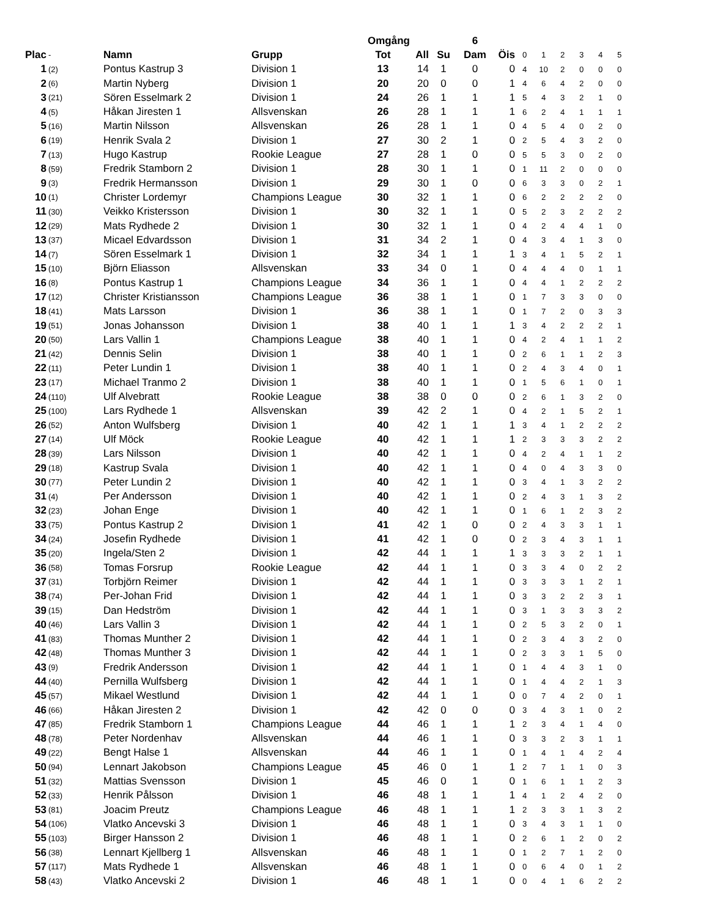| | | | | Omgång | | | 6 | | | | | | | |
| Plac | - | Namn | Grupp | Tot | All | Su | Dam | Öis | 0 | 1 | 2 | 3 | 4 | 5 |
| 1 | (2) | Pontus Kastrup 3 | Division 1 | 13 | 14 | 1 | 0 | 0 | 4 | 10 | 2 | 0 | 0 | 0 |
| 2 | (6) | Martin Nyberg | Division 1 | 20 | 20 | 0 | 0 | 1 | 4 | 6 | 4 | 2 | 0 | 0 |
| 3 | (21) | Sören Esselmark 2 | Division 1 | 24 | 26 | 1 | 1 | 1 | 5 | 4 | 3 | 2 | 1 | 0 |
| 4 | (5) | Håkan Jiresten 1 | Allsvenskan | 26 | 28 | 1 | 1 | 1 | 6 | 2 | 4 | 1 | 1 | 1 |
| 5 | (16) | Martin Nilsson | Allsvenskan | 26 | 28 | 1 | 1 | 0 | 4 | 5 | 4 | 0 | 2 | 0 |
| 6 | (19) | Henrik Svala 2 | Division 1 | 27 | 30 | 2 | 1 | 0 | 2 | 5 | 4 | 3 | 2 | 0 |
| 7 | (13) | Hugo Kastrup | Rookie League | 27 | 28 | 1 | 0 | 0 | 5 | 5 | 3 | 0 | 2 | 0 |
| 8 | (59) | Fredrik Stamborn 2 | Division 1 | 28 | 30 | 1 | 1 | 0 | 1 | 11 | 2 | 0 | 0 | 0 |
| 9 | (3) | Fredrik Hermansson | Division 1 | 29 | 30 | 1 | 0 | 0 | 6 | 3 | 3 | 0 | 2 | 1 |
| 10 | (1) | Christer Lordemyr | Champions League | 30 | 32 | 1 | 1 | 0 | 6 | 2 | 2 | 2 | 2 | 0 |
| 11 | (30) | Veikko Kristersson | Division 1 | 30 | 32 | 1 | 1 | 0 | 5 | 2 | 3 | 2 | 2 | 2 |
| 12 | (29) | Mats Rydhede 2 | Division 1 | 30 | 32 | 1 | 1 | 0 | 4 | 2 | 4 | 4 | 1 | 0 |
| 13 | (37) | Micael Edvardsson | Division 1 | 31 | 34 | 2 | 1 | 0 | 4 | 3 | 4 | 1 | 3 | 0 |
| 14 | (7) | Sören Esselmark 1 | Division 1 | 32 | 34 | 1 | 1 | 1 | 3 | 4 | 1 | 5 | 2 | 1 |
| 15 | (10) | Björn Eliasson | Allsvenskan | 33 | 34 | 0 | 1 | 0 | 4 | 4 | 4 | 0 | 1 | 1 |
| 16 | (8) | Pontus Kastrup 1 | Champions League | 34 | 36 | 1 | 1 | 0 | 4 | 4 | 1 | 2 | 2 | 2 |
| 17 | (12) | Christer Kristiansson | Champions League | 36 | 38 | 1 | 1 | 0 | 1 | 7 | 3 | 3 | 0 | 0 |
| 18 | (41) | Mats Larsson | Division 1 | 36 | 38 | 1 | 1 | 0 | 1 | 7 | 2 | 0 | 3 | 3 |
| 19 | (51) | Jonas Johansson | Division 1 | 38 | 40 | 1 | 1 | 1 | 3 | 4 | 2 | 2 | 2 | 1 |
| 20 | (50) | Lars Vallin 1 | Champions League | 38 | 40 | 1 | 1 | 0 | 4 | 2 | 4 | 1 | 1 | 2 |
| 21 | (42) | Dennis Selin | Division 1 | 38 | 40 | 1 | 1 | 0 | 2 | 6 | 1 | 1 | 2 | 3 |
| 22 | (11) | Peter Lundin 1 | Division 1 | 38 | 40 | 1 | 1 | 0 | 2 | 4 | 3 | 4 | 0 | 1 |
| 23 | (17) | Michael Tranmo 2 | Division 1 | 38 | 40 | 1 | 1 | 0 | 1 | 5 | 6 | 1 | 0 | 1 |
| 24 | (110) | Ulf Alvebratt | Rookie League | 38 | 38 | 0 | 0 | 0 | 2 | 6 | 1 | 3 | 2 | 0 |
| 25 | (100) | Lars Rydhede 1 | Allsvenskan | 39 | 42 | 2 | 1 | 0 | 4 | 2 | 1 | 5 | 2 | 1 |
| 26 | (52) | Anton Wulfsberg | Division 1 | 40 | 42 | 1 | 1 | 1 | 3 | 4 | 1 | 2 | 2 | 2 |
| 27 | (14) | Ulf Möck | Rookie League | 40 | 42 | 1 | 1 | 1 | 2 | 3 | 3 | 3 | 2 | 2 |
| 28 | (39) | Lars Nilsson | Division 1 | 40 | 42 | 1 | 1 | 0 | 4 | 2 | 4 | 1 | 1 | 2 |
| 29 | (18) | Kastrup Svala | Division 1 | 40 | 42 | 1 | 1 | 0 | 4 | 0 | 4 | 3 | 3 | 0 |
| 30 | (77) | Peter Lundin 2 | Division 1 | 40 | 42 | 1 | 1 | 0 | 3 | 4 | 1 | 3 | 2 | 2 |
| 31 | (4) | Per Andersson | Division 1 | 40 | 42 | 1 | 1 | 0 | 2 | 4 | 3 | 1 | 3 | 2 |
| 32 | (23) | Johan Enge | Division 1 | 40 | 42 | 1 | 1 | 0 | 1 | 6 | 1 | 2 | 3 | 2 |
| 33 | (75) | Pontus Kastrup 2 | Division 1 | 41 | 42 | 1 | 0 | 0 | 2 | 4 | 3 | 3 | 1 | 1 |
| 34 | (24) | Josefin Rydhede | Division 1 | 41 | 42 | 1 | 0 | 0 | 2 | 3 | 4 | 3 | 1 | 1 |
| 35 | (20) | Ingela/Sten 2 | Division 1 | 42 | 44 | 1 | 1 | 1 | 3 | 3 | 3 | 2 | 1 | 1 |
| 36 | (58) | Tomas Forsrup | Rookie League | 42 | 44 | 1 | 1 | 0 | 3 | 3 | 4 | 0 | 2 | 2 |
| 37 | (31) | Torbjörn Reimer | Division 1 | 42 | 44 | 1 | 1 | 0 | 3 | 3 | 3 | 1 | 2 | 1 |
| 38 | (74) | Per-Johan Frid | Division 1 | 42 | 44 | 1 | 1 | 0 | 3 | 3 | 2 | 2 | 3 | 1 |
| 39 | (15) | Dan Hedström | Division 1 | 42 | 44 | 1 | 1 | 0 | 3 | 1 | 3 | 3 | 3 | 2 |
| 40 | (46) | Lars Vallin 3 | Division 1 | 42 | 44 | 1 | 1 | 0 | 2 | 5 | 3 | 2 | 0 | 1 |
| 41 | (83) | Thomas Munther 2 | Division 1 | 42 | 44 | 1 | 1 | 0 | 2 | 3 | 4 | 3 | 2 | 0 |
| 42 | (48) | Thomas Munther 3 | Division 1 | 42 | 44 | 1 | 1 | 0 | 2 | 3 | 3 | 1 | 5 | 0 |
| 43 | (9) | Fredrik Andersson | Division 1 | 42 | 44 | 1 | 1 | 0 | 1 | 4 | 4 | 3 | 1 | 0 |
| 44 | (40) | Pernilla Wulfsberg | Division 1 | 42 | 44 | 1 | 1 | 0 | 1 | 4 | 4 | 2 | 1 | 3 |
| 45 | (57) | Mikael Westlund | Division 1 | 42 | 44 | 1 | 1 | 0 | 0 | 7 | 4 | 2 | 0 | 1 |
| 46 | (66) | Håkan Jiresten 2 | Division 1 | 42 | 42 | 0 | 0 | 0 | 3 | 4 | 3 | 1 | 0 | 2 |
| 47 | (85) | Fredrik Stamborn 1 | Champions League | 44 | 46 | 1 | 1 | 1 | 2 | 3 | 4 | 1 | 4 | 0 |
| 48 | (78) | Peter Nordenhav | Allsvenskan | 44 | 46 | 1 | 1 | 0 | 3 | 3 | 2 | 3 | 1 | 1 |
| 49 | (22) | Bengt Halse 1 | Allsvenskan | 44 | 46 | 1 | 1 | 0 | 1 | 4 | 1 | 4 | 2 | 4 |
| 50 | (94) | Lennart Jakobson | Champions League | 45 | 46 | 0 | 1 | 1 | 2 | 7 | 1 | 1 | 0 | 3 |
| 51 | (32) | Mattias Svensson | Division 1 | 45 | 46 | 0 | 1 | 0 | 1 | 6 | 1 | 1 | 2 | 3 |
| 52 | (33) | Henrik Pålsson | Division 1 | 46 | 48 | 1 | 1 | 1 | 4 | 1 | 2 | 4 | 2 | 0 |
| 53 | (81) | Joacim Preutz | Champions League | 46 | 48 | 1 | 1 | 1 | 2 | 3 | 3 | 1 | 3 | 2 |
| 54 | (106) | Vlatko Ancevski 3 | Division 1 | 46 | 48 | 1 | 1 | 0 | 3 | 4 | 3 | 1 | 1 | 0 |
| 55 | (103) | Birger Hansson 2 | Division 1 | 46 | 48 | 1 | 1 | 0 | 2 | 6 | 1 | 2 | 0 | 2 |
| 56 | (38) | Lennart Kjellberg 1 | Allsvenskan | 46 | 48 | 1 | 1 | 0 | 1 | 2 | 7 | 1 | 2 | 0 |
| 57 | (117) | Mats Rydhede 1 | Allsvenskan | 46 | 48 | 1 | 1 | 0 | 0 | 6 | 4 | 0 | 1 | 2 |
| 58 | (43) | Vlatko Ancevski 2 | Division 1 | 46 | 48 | 1 | 1 | 0 | 0 | 4 | 1 | 6 | 2 | 2 |